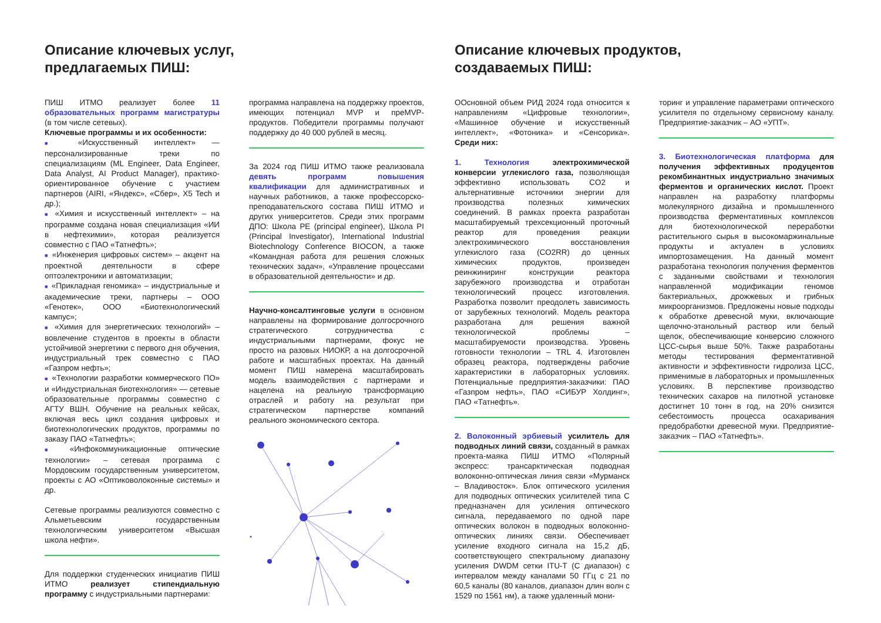Описание ключевых услуг,
предлагаемых ПИШ:
ПИШ ИТМО реализует более 11 образовательных программ магистратуры (в том числе сетевых).
Ключевые программы и их особенности:
■ «Искусственный интеллект» — персонализированные треки по специализациям (ML Engineer, Data Engineer, Data Analyst, AI Product Manager), практико-ориентированное обучение с участием партнеров (AIRI, «Яндекс», «Сбер», X5 Tech и др.);
■ «Химия и искусственный интеллект» – на программе создана новая специализация «ИИ в нефтехимии», которая реализуется совместно с ПАО «Татнефть»;
■ «Инженерия цифровых систем» – акцент на проектной деятельности в сфере оптоэлектроники и автоматизации;
■ «Прикладная геномика» – индустриальные и академические треки, партнеры – ООО «Генотек», ООО «Биотехнологический кампус»;
■ «Химия для энергетических технологий» – вовлечение студентов в проекты в области устойчивой энергетики с первого дня обучения, индустриальный трек совместно с ПАО «Газпром нефть»;
■ «Технологии разработки коммерческого ПО» и «Индустриальная биотехнология» — сетевые образовательные программы совместно с АГТУ ВШН. Обучение на реальных кейсах, включая весь цикл создания цифровых и биотехнологических продуктов, программы по заказу ПАО «Татнефть»;
■ «Инфокоммуникационные оптические технологии» – сетевая программа с Мордовским государственным университетом, проекты с АО «Оптиковолоконные системы» и др.
Сетевые программы реализуются совместно с Альметьевским государственным технологическим университетом «Высшая школа нефти».
Для поддержки студенческих инициатив ПИШ ИТМО реализует стипендиальную программу с индустриальными партнерами:
программа направлена на поддержку проектов, имеющих потенциал MVP и преMVP-продуктов. Победители программы получают поддержку до 40 000 рублей в месяц.
За 2024 год ПИШ ИТМО также реализовала девять программ повышения квалификации для административных и научных работников, а также профессорско-преподавательского состава ПИШ ИТМО и других университетов. Среди этих программ ДПО: Школа PE (principal engineer), Школа PI (Principal Investigator), International Industrial Biotechnology Conference BIOCON, а также «Командная работа для решения сложных технических задач», «Управление процессами в образовательной деятельности» и др.
Научно-консалтинговые услуги в основном направлены на формирование долгосрочного стратегического сотрудничества с индустриальными партнерами, фокус не просто на разовых НИОКР, а на долгосрочной работе и масштабных проектах. На данный момент ПИШ намерена масштабировать модель взаимодействия с партнерами и нацелена на реальную трансформацию отраслей и работу на результат при стратегическом партнерстве компаний реального экономического сектора.
Описание ключевых продуктов,
создаваемых ПИШ:
ООсновной объем РИД 2024 года относится к направлениям «Цифровые технологии», «Машинное обучение и искусственный интеллект», «Фотоника» и «Сенсорика». Среди них:
1. Технология электрохимической конверсии углекислого газа, позволяющая эффективно использовать CO2 и альтернативные источники энергии для производства полезных химических соединений. В рамках проекта разработан масштабируемый трехсекционный проточный реактор для проведения реакции электрохимического восстановления углекислого газа (CO2RR) до ценных химических продуктов, произведен реинжиниринг конструкции реактора зарубежного производства и отработан технологический процесс изготовления. Разработка позволит преодолеть зависимость от зарубежных технологий. Модель реактора разработана для решения важной технологической проблемы – масштабируемости производства. Уровень готовности технологии – TRL 4. Изготовлен образец реактора, подтверждены рабочие характеристики в лабораторных условиях. Потенциальные предприятия-заказчики: ПАО «Газпром нефть», ПАО «СИБУР Холдинг», ПАО «Татнефть».
2. Волоконный эрбиевый усилитель для подводных линий связи, созданный в рамках проекта-маяка ПИШ ИТМО «Полярный экспресс: трансарктическая подводная волоконно-оптическая линия связи «Мурманск – Владивосток». Блок оптического усиления для подводных оптических усилителей типа С предназначен для усиления оптического сигнала, передаваемого по одной паре оптических волокон в подводных волоконно-оптических линиях связи. Обеспечивает усиление входного сигнала на 15,2 дБ, соответствующего спектральному диапазону усиления DWDM сетки ITU-T (С диапазон) с интервалом между каналами 50 ГГц с 21 по 60,5 каналы (80 каналов, диапазон длин волн с 1529 по 1561 нм), а также удаленный мони-
торинг и управление параметрами оптического усилителя по отдельному сервисному каналу. Предприятие-заказчик – АО «УПТ».
3. Биотехнологическая платформа для получения эффективных продуцентов рекомбинантных индустриально значимых ферментов и органических кислот. Проект направлен на разработку платформы молекулярного дизайна и промышленного производства ферментативных комплексов для биотехнологической переработки растительного сырья в высокомаржинальные продукты и актуален в условиях импортозамещения. На данный момент разработана технология получения ферментов с заданными свойствами и технология направленной модификации геномов бактериальных, дрожжевых и грибных микроорганизмов. Предложены новые подходы к обработке древесной муки, включающие щелочно-этанольный раствор или белый щелок, обеспечивающие конверсию сложного ЦСС-сырья выше 50%. Также разработаны методы тестирования ферментативной активности и эффективности гидролиза ЦСС, применимые в лабораторных и промышленных условиях. В перспективе производство технических сахаров на пилотной установке достигнет 10 тонн в год, на 20% снизится себестоимость процесса осахаривания предобработки древесной муки. Предприятие-заказчик – ПАО «Татнефть».